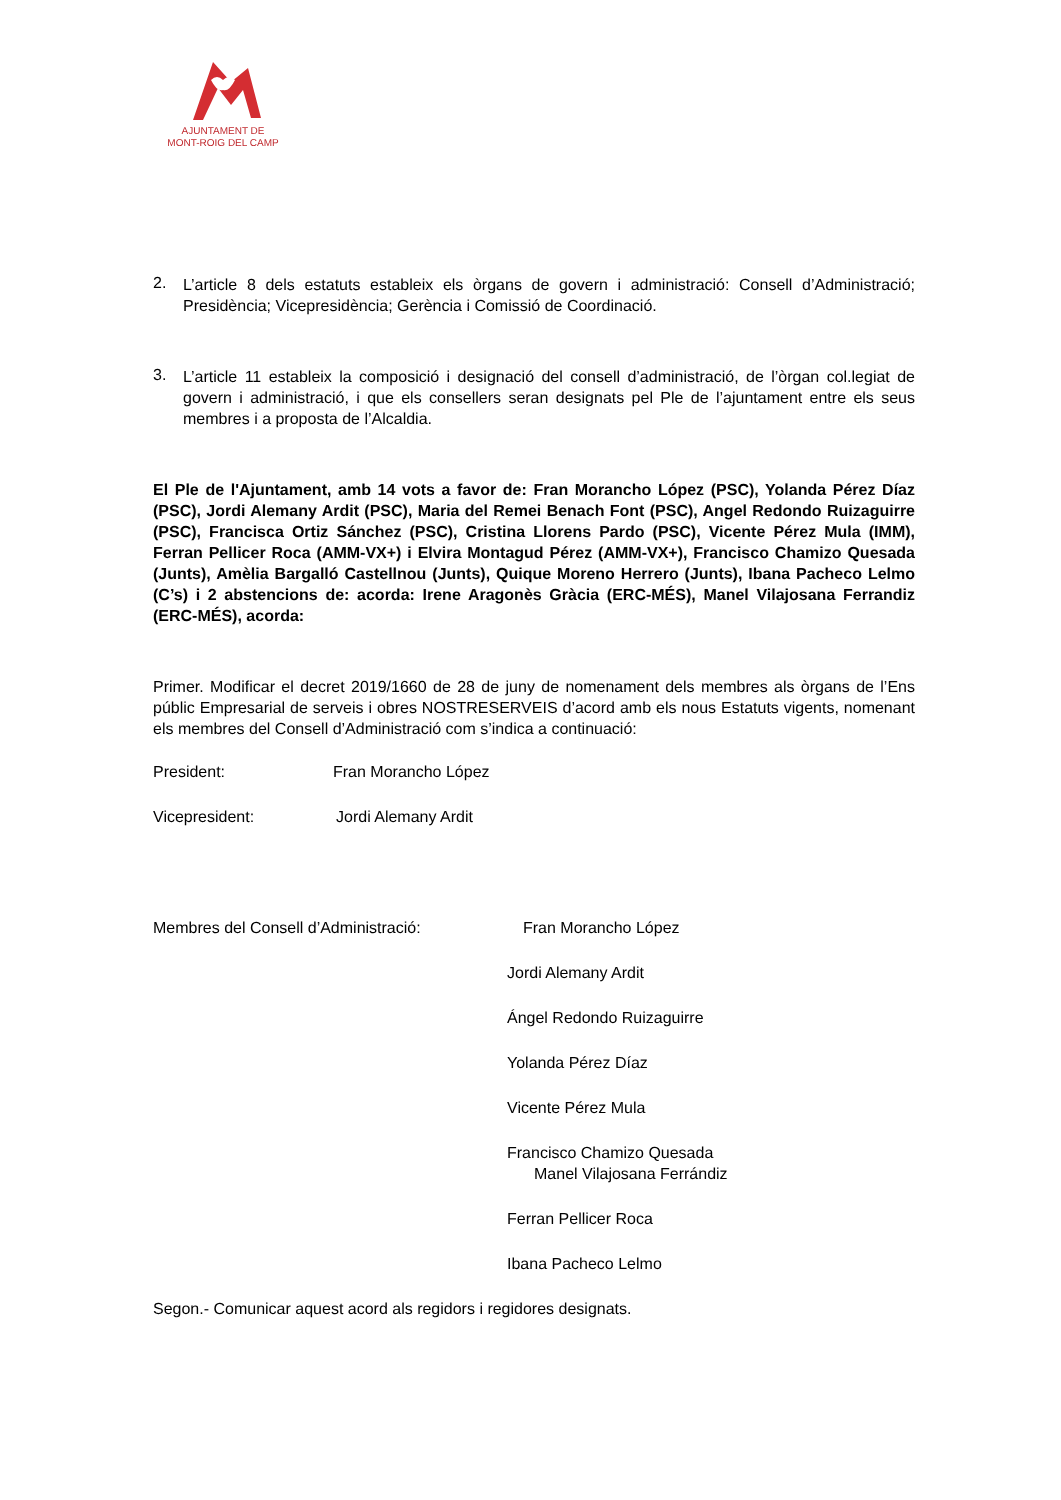AJUNTAMENT DE
MONT-ROIG DEL CAMP
2.
L’article 8 dels estatuts estableix els òrgans de govern i administració: Consell d’Administració; Presidència; Vicepresidència; Gerència i Comissió de Coordinació.
3.
L’article 11 estableix la composició i designació del consell d’administració, de l’òrgan col.legiat de govern i administració, i que els consellers seran designats pel Ple de l’ajuntament entre els seus membres i a proposta de l’Alcaldia.
El Ple de l'Ajuntament, amb 14 vots a favor de: Fran Morancho López (PSC), Yolanda Pérez Díaz (PSC), Jordi Alemany Ardit (PSC), Maria del Remei Benach Font (PSC), Angel Redondo Ruizaguirre (PSC), Francisca Ortiz Sánchez (PSC), Cristina Llorens Pardo (PSC), Vicente Pérez Mula (IMM), Ferran Pellicer Roca (AMM-VX+) i Elvira Montagud Pérez (AMM-VX+), Francisco Chamizo Quesada (Junts), Amèlia Bargalló Castellnou (Junts), Quique Moreno Herrero (Junts), Ibana Pacheco Lelmo (C’s) i 2 abstencions de: acorda: Irene Aragonès Gràcia (ERC-MÉS), Manel Vilajosana Ferrandiz (ERC-MÉS), acorda:
Primer. Modificar el decret 2019/1660 de 28 de juny de nomenament dels membres als òrgans de l’Ens públic Empresarial de serveis i obres NOSTRESERVEIS d’acord amb els nous Estatuts vigents, nomenant els membres del Consell d’Administració com s’indica a continuació:
President: Fran Morancho López
Vicepresident: Jordi Alemany Ardit
Membres del Consell d’Administració: Fran Morancho López
Jordi Alemany Ardit
Ángel Redondo Ruizaguirre
Yolanda Pérez Díaz
Vicente Pérez Mula
Francisco Chamizo Quesada
Manel Vilajosana Ferrándiz
Ferran Pellicer Roca
Ibana Pacheco Lelmo
Segon.- Comunicar aquest acord als regidors i regidores designats.